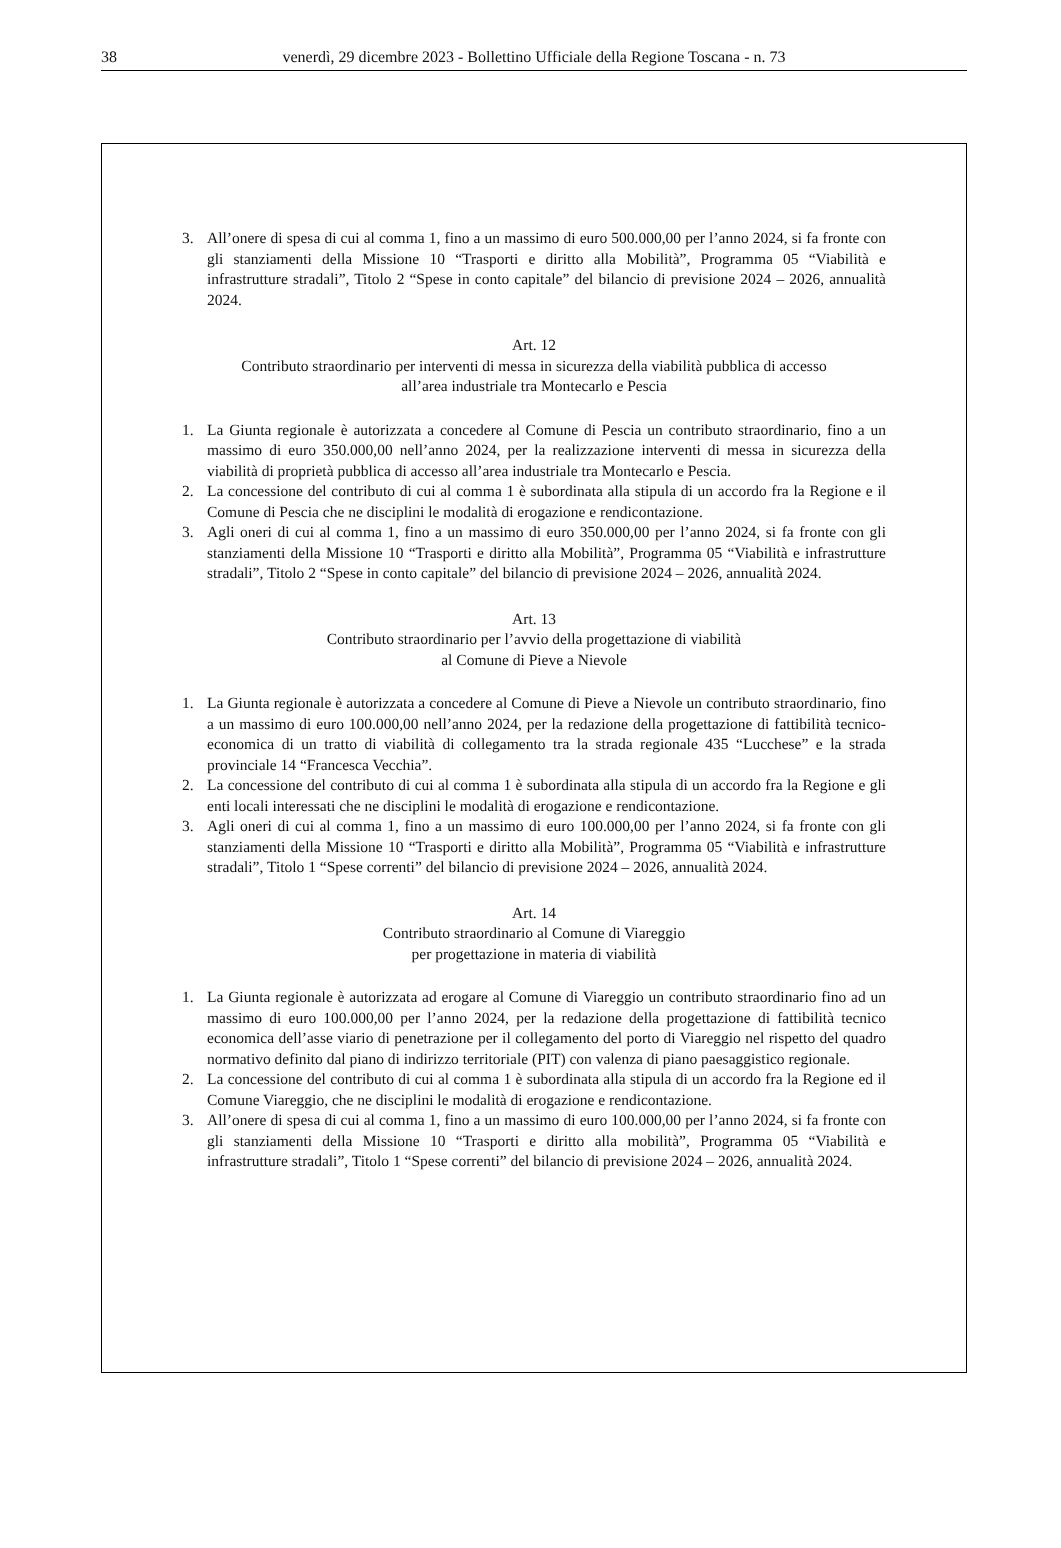38 venerdì, 29 dicembre 2023 - Bollettino Ufficiale della Regione Toscana - n. 73
3. All’onere di spesa di cui al comma 1, fino a un massimo di euro 500.000,00 per l’anno 2024, si fa fronte con gli stanziamenti della Missione 10 “Trasporti e diritto alla Mobilità”, Programma 05 “Viabilità e infrastrutture stradali”, Titolo 2 “Spese in conto capitale” del bilancio di previsione 2024 – 2026, annualità 2024.
Art. 12
Contributo straordinario per interventi di messa in sicurezza della viabilità pubblica di accesso
all’area industriale tra Montecarlo e Pescia
1. La Giunta regionale è autorizzata a concedere al Comune di Pescia un contributo straordinario, fino a un massimo di euro 350.000,00 nell’anno 2024, per la realizzazione interventi di messa in sicurezza della viabilità di proprietà pubblica di accesso all’area industriale tra Montecarlo e Pescia.
2. La concessione del contributo di cui al comma 1 è subordinata alla stipula di un accordo fra la Regione e il Comune di Pescia che ne disciplini le modalità di erogazione e rendicontazione.
3. Agli oneri di cui al comma 1, fino a un massimo di euro 350.000,00 per l’anno 2024, si fa fronte con gli stanziamenti della Missione 10 “Trasporti e diritto alla Mobilità”, Programma 05 “Viabilità e infrastrutture stradali”, Titolo 2 “Spese in conto capitale” del bilancio di previsione 2024 – 2026, annualità 2024.
Art. 13
Contributo straordinario per l’avvio della progettazione di viabilità
al Comune di Pieve a Nievole
1. La Giunta regionale è autorizzata a concedere al Comune di Pieve a Nievole un contributo straordinario, fino a un massimo di euro 100.000,00 nell’anno 2024, per la redazione della progettazione di fattibilità tecnico-economica di un tratto di viabilità di collegamento tra la strada regionale 435 “Lucchese” e la strada provinciale 14 “Francesca Vecchia”.
2. La concessione del contributo di cui al comma 1 è subordinata alla stipula di un accordo fra la Regione e gli enti locali interessati che ne disciplini le modalità di erogazione e rendicontazione.
3. Agli oneri di cui al comma 1, fino a un massimo di euro 100.000,00 per l’anno 2024, si fa fronte con gli stanziamenti della Missione 10 “Trasporti e diritto alla Mobilità”, Programma 05 “Viabilità e infrastrutture stradali”, Titolo 1 “Spese correnti” del bilancio di previsione 2024 – 2026, annualità 2024.
Art. 14
Contributo straordinario al Comune di Viareggio
per progettazione in materia di viabilità
1. La Giunta regionale è autorizzata ad erogare al Comune di Viareggio un contributo straordinario fino ad un massimo di euro 100.000,00 per l’anno 2024, per la redazione della progettazione di fattibilità tecnico economica dell’asse viario di penetrazione per il collegamento del porto di Viareggio nel rispetto del quadro normativo definito dal piano di indirizzo territoriale (PIT) con valenza di piano paesaggistico regionale.
2. La concessione del contributo di cui al comma 1 è subordinata alla stipula di un accordo fra la Regione ed il Comune Viareggio, che ne disciplini le modalità di erogazione e rendicontazione.
3. All’onere di spesa di cui al comma 1, fino a un massimo di euro 100.000,00 per l’anno 2024, si fa fronte con gli stanziamenti della Missione 10 “Trasporti e diritto alla mobilità”, Programma 05 “Viabilità e infrastrutture stradali”, Titolo 1 “Spese correnti” del bilancio di previsione 2024 – 2026, annualità 2024.